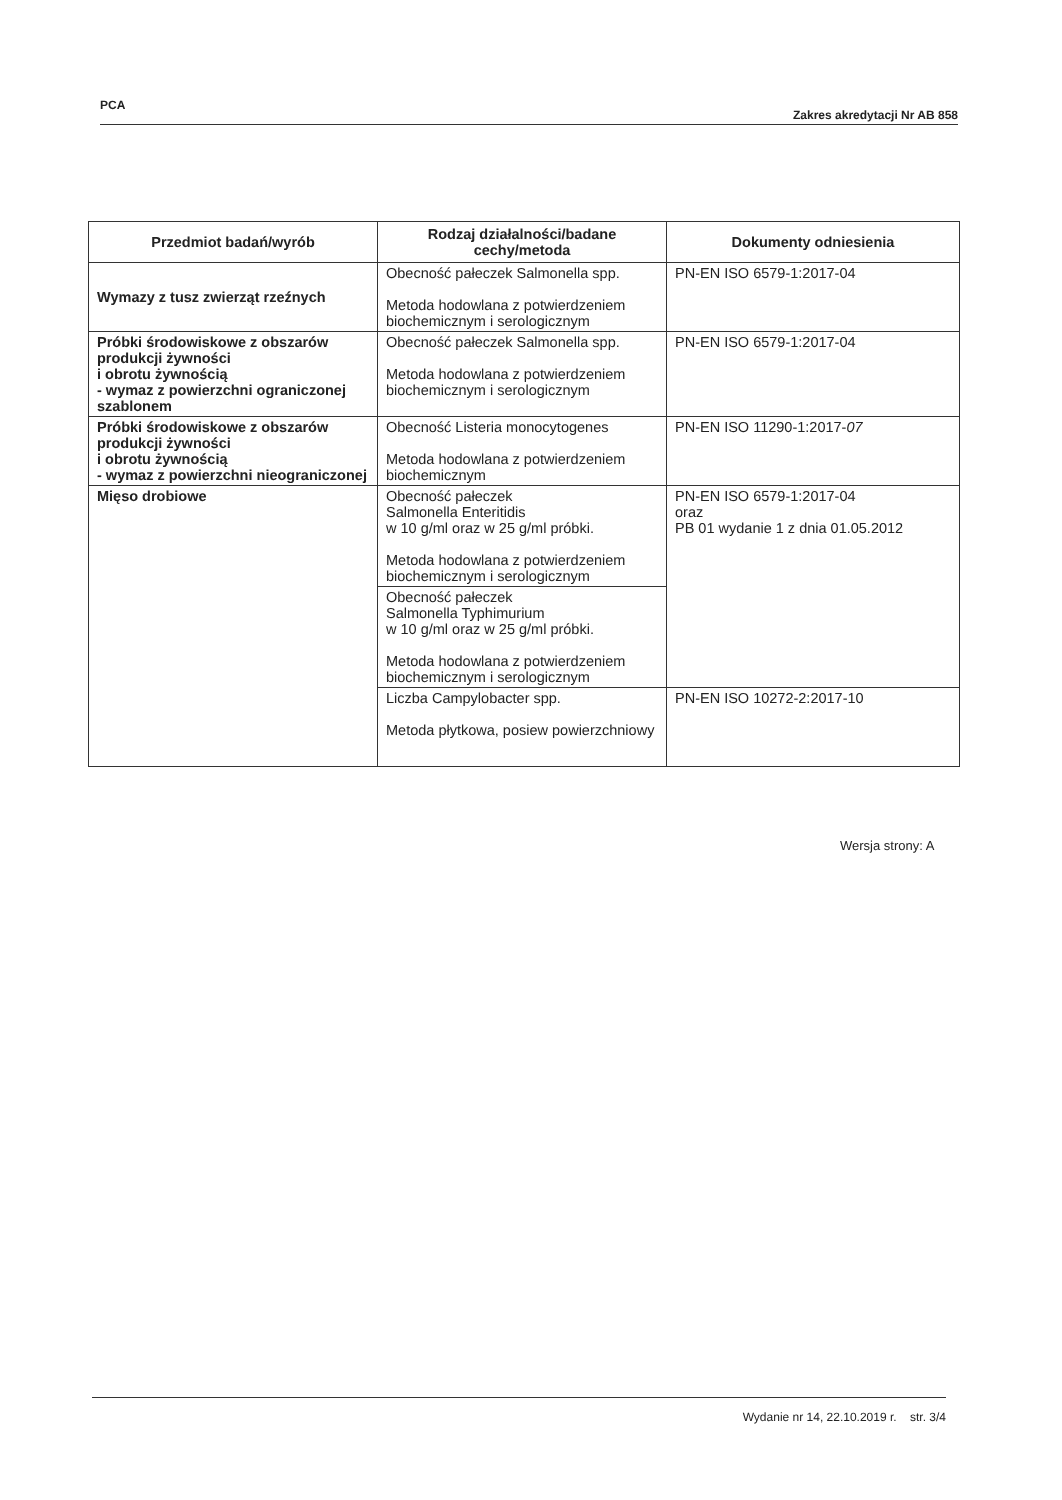PCA Zakres akredytacji Nr AB 858
| Przedmiot badań/wyrób | Rodzaj działalności/badane cechy/metoda | Dokumenty odniesienia |
| --- | --- | --- |
| Wymazy z tusz zwierząt rzeźnych | Obecność pałeczek Salmonella spp. Metoda hodowlana z potwierdzeniem biochemicznym i serologicznym | PN-EN ISO 6579-1:2017-04 |
| Próbki środowiskowe z obszarów produkcji żywności i obrotu żywnością - wymaz z powierzchni ograniczonej szablonem | Obecność pałeczek Salmonella spp. Metoda hodowlana z potwierdzeniem biochemicznym i serologicznym | PN-EN ISO 6579-1:2017-04 |
| Próbki środowiskowe z obszarów produkcji żywności i obrotu żywnością - wymaz z powierzchni nieograniczonej | Obecność Listeria monocytogenes Metoda hodowlana z potwierdzeniem biochemicznym | PN-EN ISO 11290-1:2017- 07 |
| Mięso drobiowe | Obecność pałeczek Salmonella Enteritidis w 10 g/ml oraz w 25 g/ml próbki. Metoda hodowlana z potwierdzeniem biochemicznym i serologicznym | PN-EN ISO 6579-1:2017-04 oraz PB 01 wydanie 1 z dnia 01.05.2012 |
| | Obecność pałeczek Salmonella Typhimurium w 10 g/ml oraz w 25 g/ml próbki. Metoda hodowlana z potwierdzeniem biochemicznym i serologicznym | |
| | Liczba Campylobacter spp. Metoda płytkowa, posiew powierzchniowy | PN-EN ISO 10272-2:2017-10 |
Wersja strony: A
Wydanie nr 14, 22.10.2019 r. str. 3/4